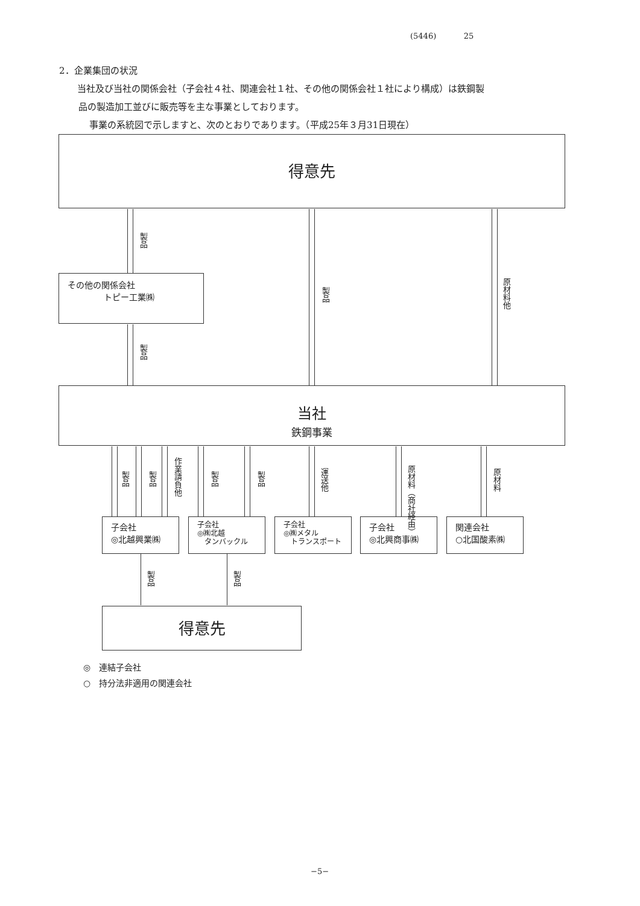(5446) 25
2．企業集団の状況
当社及び当社の関係会社（子会社４社、関連会社１社、その他の関係会社１社により構成）は鉄鋼製
品の製造加工並びに販売等を主な事業としております。
事業の系統図で示しますと、次のとおりであります。（平成25年３月31日現在）
得意先
製品
製品
原材料他
その他の関係会社
トピー工業㈱
製品
当社
鉄鋼事業
製品
製品
作業請負他
製品
製品
運送他
原材料（商社経由）
原材料
子会社
◎北越興業㈱
子会社
◎㈱北越
　タンバックル
子会社
◎㈱メタル
　トランスポート
子会社
◎北興商事㈱
関連会社
○北国酸素㈱
製品
製品
得意先
◎　連結子会社
○　持分法非適用の関連会社
−5−